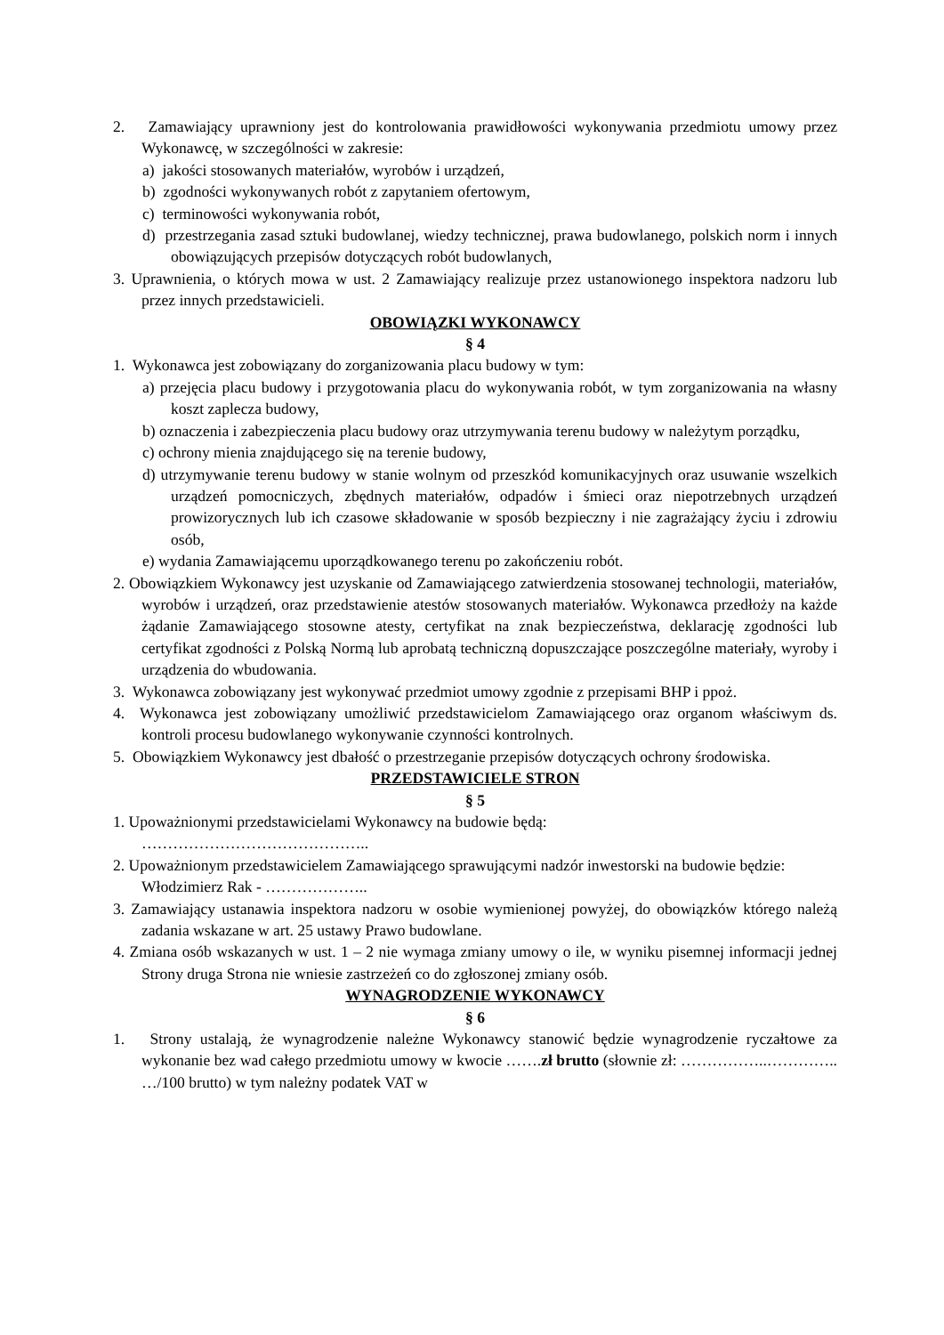2. Zamawiający uprawniony jest do kontrolowania prawidłowości wykonywania przedmiotu umowy przez Wykonawcę, w szczególności w zakresie:
a) jakości stosowanych materiałów, wyrobów i urządzeń,
b) zgodności wykonywanych robót z zapytaniem ofertowym,
c) terminowości wykonywania robót,
d) przestrzegania zasad sztuki budowlanej, wiedzy technicznej, prawa budowlanego, polskich norm i innych obowiązujących przepisów dotyczących robót budowlanych,
3. Uprawnienia, o których mowa w ust. 2 Zamawiający realizuje przez ustanowionego inspektora nadzoru lub przez innych przedstawicieli.
OBOWIĄZKI WYKONAWCY
§ 4
1. Wykonawca jest zobowiązany do zorganizowania placu budowy w tym:
a) przejęcia placu budowy i przygotowania placu do wykonywania robót, w tym zorganizowania na własny koszt zaplecza budowy,
b) oznaczenia i zabezpieczenia placu budowy oraz utrzymywania terenu budowy w należytym porządku,
c) ochrony mienia znajdującego się na terenie budowy,
d) utrzymywanie terenu budowy w stanie wolnym od przeszkód komunikacyjnych oraz usuwanie wszelkich urządzeń pomocniczych, zbędnych materiałów, odpadów i śmieci oraz niepotrzebnych urządzeń prowizorycznych lub ich czasowe składowanie w sposób bezpieczny i nie zagrażający życiu i zdrowiu osób,
e) wydania Zamawiającemu uporządkowanego terenu po zakończeniu robót.
2. Obowiązkiem Wykonawcy jest uzyskanie od Zamawiającego zatwierdzenia stosowanej technologii, materiałów, wyrobów i urządzeń, oraz przedstawienie atestów stosowanych materiałów. Wykonawca przedłoży na każde żądanie Zamawiającego stosowne atesty, certyfikat na znak bezpieczeństwa, deklarację zgodności lub certyfikat zgodności z Polską Normą lub aprobatą techniczną dopuszczające poszczególne materiały, wyroby i urządzenia do wbudowania.
3. Wykonawca zobowiązany jest wykonywać przedmiot umowy zgodnie z przepisami BHP i ppoż.
4. Wykonawca jest zobowiązany umożliwić przedstawicielom Zamawiającego oraz organom właściwym ds. kontroli procesu budowlanego wykonywanie czynności kontrolnych.
5. Obowiązkiem Wykonawcy jest dbałość o przestrzeganie przepisów dotyczących ochrony środowiska.
PRZEDSTAWICIELE STRON
§ 5
1. Upoważnionymi przedstawicielami Wykonawcy na budowie będą:
……………………………………..
2. Upoważnionym przedstawicielem Zamawiającego sprawującymi nadzór inwestorski na budowie będzie:
Włodzimierz Rak - ………………..
3. Zamawiający ustanawia inspektora nadzoru w osobie wymienionej powyżej, do obowiązków którego należą zadania wskazane w art. 25 ustawy Prawo budowlane.
4. Zmiana osób wskazanych w ust. 1 – 2 nie wymaga zmiany umowy o ile, w wyniku pisemnej informacji jednej Strony druga Strona nie wniesie zastrzeżeń co do zgłoszonej zmiany osób.
WYNAGRODZENIE WYKONAWCY
§ 6
1. Strony ustalają, że wynagrodzenie należne Wykonawcy stanowić będzie wynagrodzenie ryczałtowe za wykonanie bez wad całego przedmiotu umowy w kwocie …….zł brutto (słownie zł: ……………..………….. …/100 brutto) w tym należny podatek VAT w